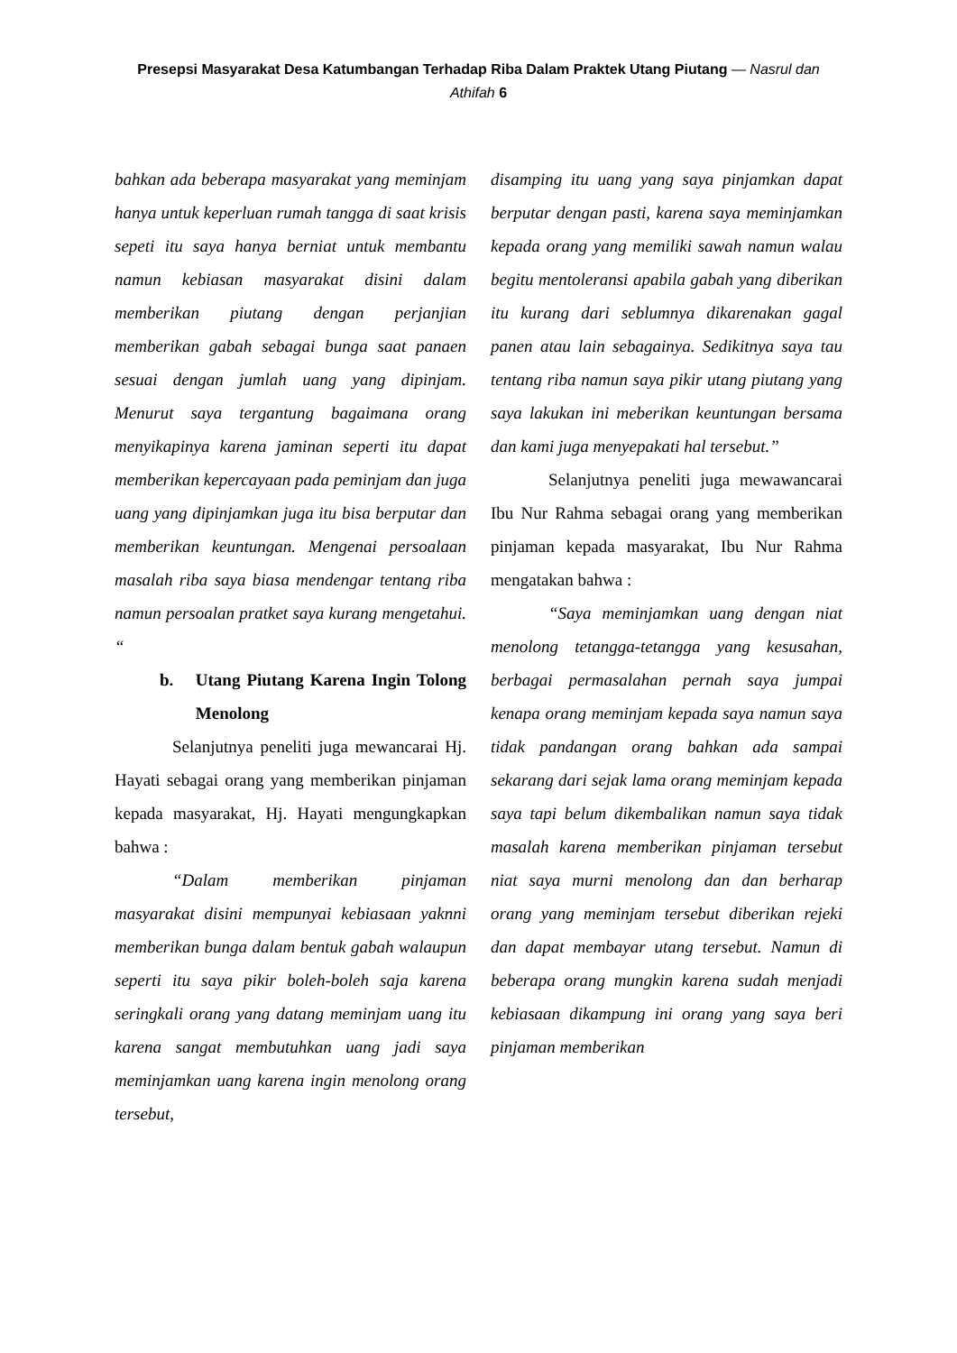Presepsi Masyarakat Desa Katumbangan Terhadap Riba Dalam Praktek Utang Piutang — Nasrul dan Athifah 6
bahkan ada beberapa masyarakat yang meminjam hanya untuk keperluan rumah tangga di saat krisis sepeti itu saya hanya berniat untuk membantu namun kebiasan masyarakat disini dalam memberikan piutang dengan perjanjian memberikan gabah sebagai bunga saat panaen sesuai dengan jumlah uang yang dipinjam. Menurut saya tergantung bagaimana orang menyikapinya karena jaminan seperti itu dapat memberikan kepercayaan pada peminjam dan juga uang yang dipinjamkan juga itu bisa berputar dan memberikan keuntungan. Mengenai persoalaan masalah riba saya biasa mendengar tentang riba namun persoalan pratket saya kurang mengetahui. “
b. Utang Piutang Karena Ingin Tolong Menolong
Selanjutnya peneliti juga mewancarai Hj. Hayati sebagai orang yang memberikan pinjaman kepada masyarakat, Hj. Hayati mengungkapkan bahwa :
“Dalam memberikan pinjaman masyarakat disini mempunyai kebiasaan yaknni memberikan bunga dalam bentuk gabah walaupun seperti itu saya pikir boleh-boleh saja karena seringkali orang yang datang meminjam uang itu karena sangat membutuhkan uang jadi saya meminjamkan uang karena ingin menolong orang tersebut,
disamping itu uang yang saya pinjamkan dapat berputar dengan pasti, karena saya meminjamkan kepada orang yang memiliki sawah namun walau begitu mentoleransi apabila gabah yang diberikan itu kurang dari seblumnya dikarenakan gagal panen atau lain sebagainya. Sedikitnya saya tau tentang riba namun saya pikir utang piutang yang saya lakukan ini meberikan keuntungan bersama dan kami juga menyepakati hal tersebut.”
Selanjutnya peneliti juga mewawancarai Ibu Nur Rahma sebagai orang yang memberikan pinjaman kepada masyarakat, Ibu Nur Rahma mengatakan bahwa :
“Saya meminjamkan uang dengan niat menolong tetangga-tetangga yang kesusahan, berbagai permasalahan pernah saya jumpai kenapa orang meminjam kepada saya namun saya tidak pandangan orang bahkan ada sampai sekarang dari sejak lama orang meminjam kepada saya tapi belum dikembalikan namun saya tidak masalah karena memberikan pinjaman tersebut niat saya murni menolong dan dan berharap orang yang meminjam tersebut diberikan rejeki dan dapat membayar utang tersebut. Namun di beberapa orang mungkin karena sudah menjadi kebiasaan dikampung ini orang yang saya beri pinjaman memberikan